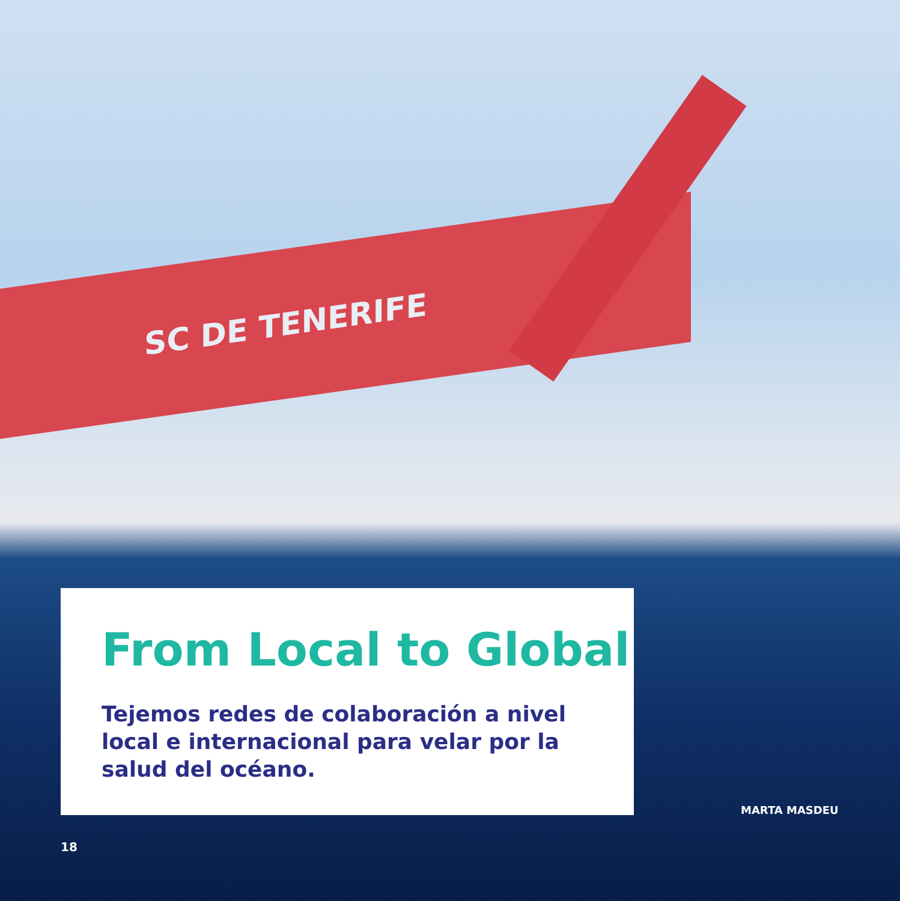SC DE TENERIFE
From Local to Global
Tejemos redes de colaboración a nivel local e internacional para velar por la salud del océano.
MARTA MASDEU
18